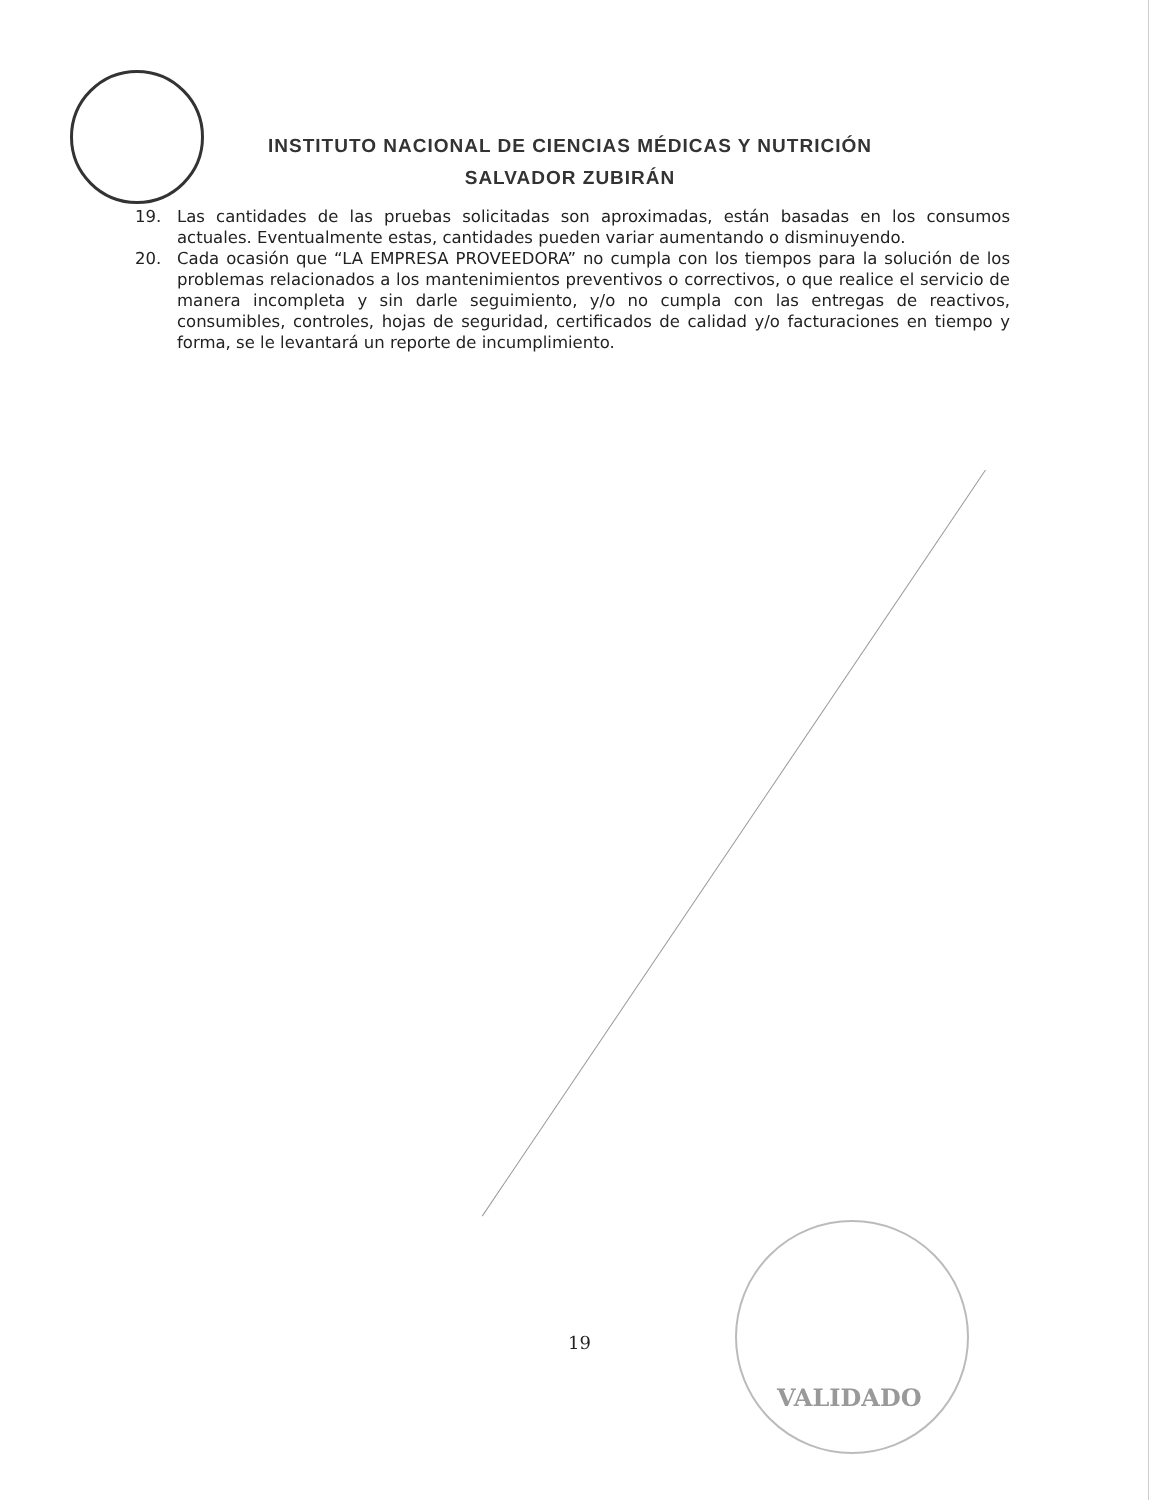INSTITUTO NACIONAL DE CIENCIAS MÉDICAS Y NUTRICIÓN
SALVADOR ZUBIRÁN
19. Las cantidades de las pruebas solicitadas son aproximadas, están basadas en los consumos actuales. Eventualmente estas, cantidades pueden variar aumentando o disminuyendo.
20. Cada ocasión que “LA EMPRESA PROVEEDORA” no cumpla con los tiempos para la solución de los problemas relacionados a los mantenimientos preventivos o correctivos, o que realice el servicio de manera incompleta y sin darle seguimiento, y/o no cumpla con las entregas de reactivos, consumibles, controles, hojas de seguridad, certificados de calidad y/o facturaciones en tiempo y forma, se le levantará un reporte de incumplimiento.
19
VALIDADO